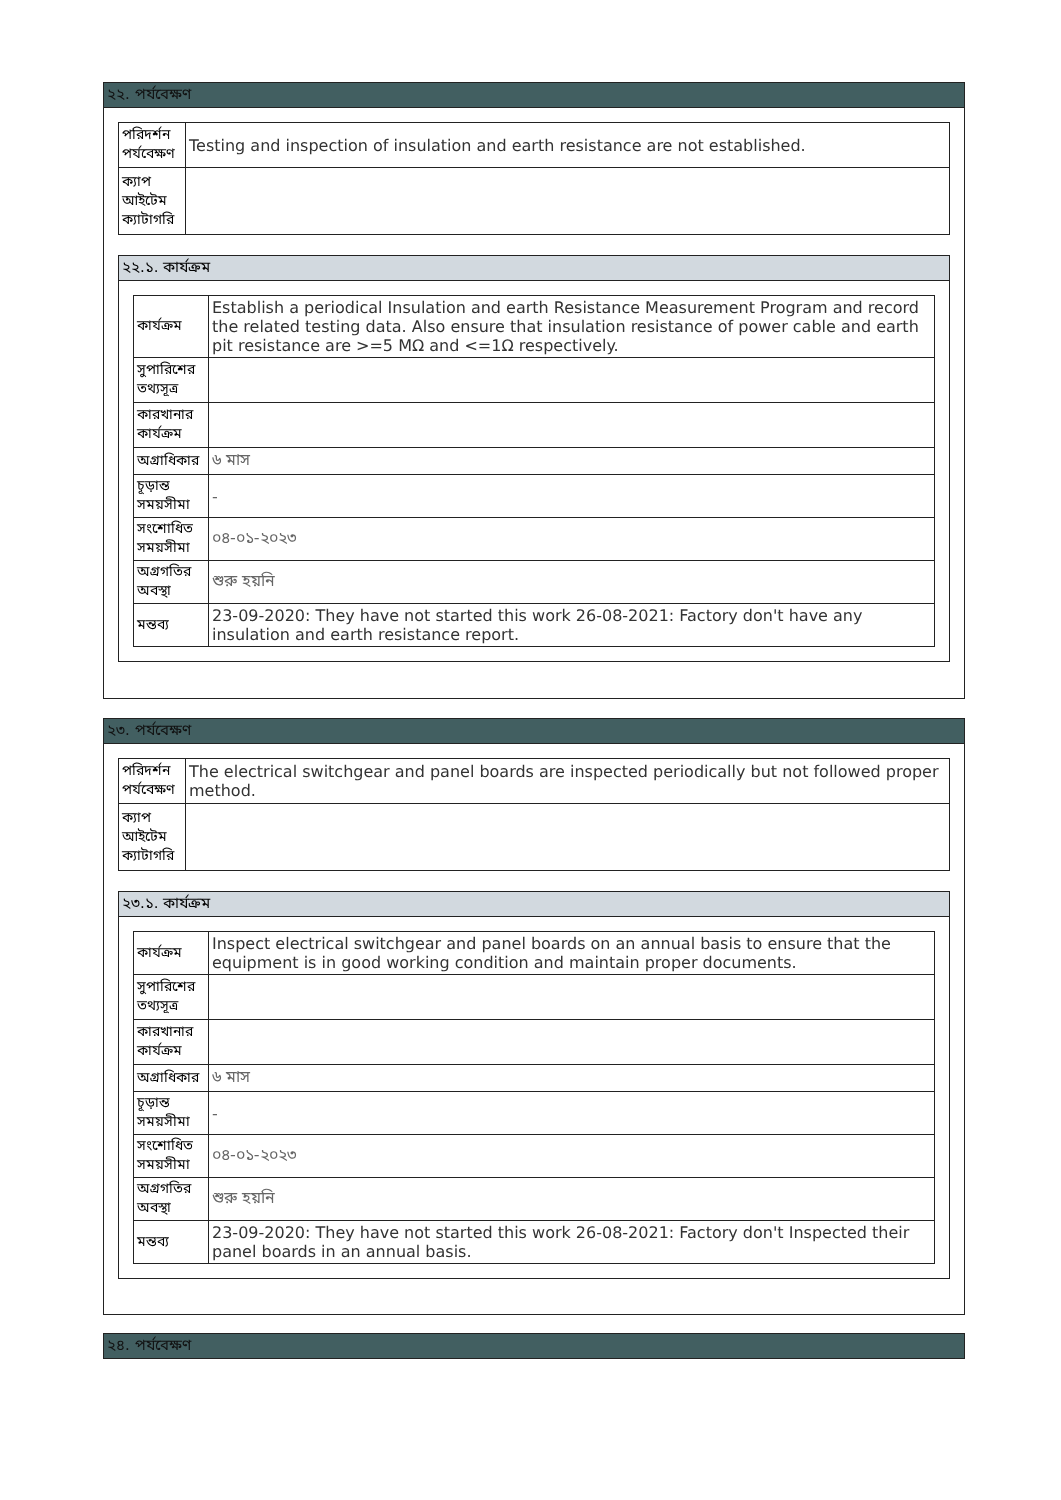২২. পর্যবেক্ষণ
| পরিদর্শন পর্যবেক্ষণ | Testing and inspection of insulation and earth resistance are not established. |
| ক্যাপ আইটেম ক্যাটাগরি | |
২২.১. কার্যক্রম
| কার্যক্রম | Establish a periodical Insulation and earth Resistance Measurement Program and record the related testing data. Also ensure that insulation resistance of power cable and earth pit resistance are >=5 MΩ and <=1Ω respectively. |
| সুপারিশের তথ্যসূত্র | |
| কারখানার কার্যক্রম | |
| অগ্রাধিকার | ৬ মাস |
| চূড়ান্ত সময়সীমা | - |
| সংশোধিত সময়সীমা | ০৪-০১-২০২৩ |
| অগ্রগতির অবস্থা | শুরু হয়নি |
| মন্তব্য | 23-09-2020: They have not started this work 26-08-2021: Factory don't have any insulation and earth resistance report. |
২৩. পর্যবেক্ষণ
| পরিদর্শন পর্যবেক্ষণ | The electrical switchgear and panel boards are inspected periodically but not followed proper method. |
| ক্যাপ আইটেম ক্যাটাগরি | |
২৩.১. কার্যক্রম
| কার্যক্রম | Inspect electrical switchgear and panel boards on an annual basis to ensure that the equipment is in good working condition and maintain proper documents. |
| সুপারিশের তথ্যসূত্র | |
| কারখানার কার্যক্রম | |
| অগ্রাধিকার | ৬ মাস |
| চূড়ান্ত সময়সীমা | - |
| সংশোধিত সময়সীমা | ০৪-০১-২০২৩ |
| অগ্রগতির অবস্থা | শুরু হয়নি |
| মন্তব্য | 23-09-2020: They have not started this work 26-08-2021: Factory don't Inspected their panel boards in an annual basis. |
২৪. পর্যবেক্ষণ